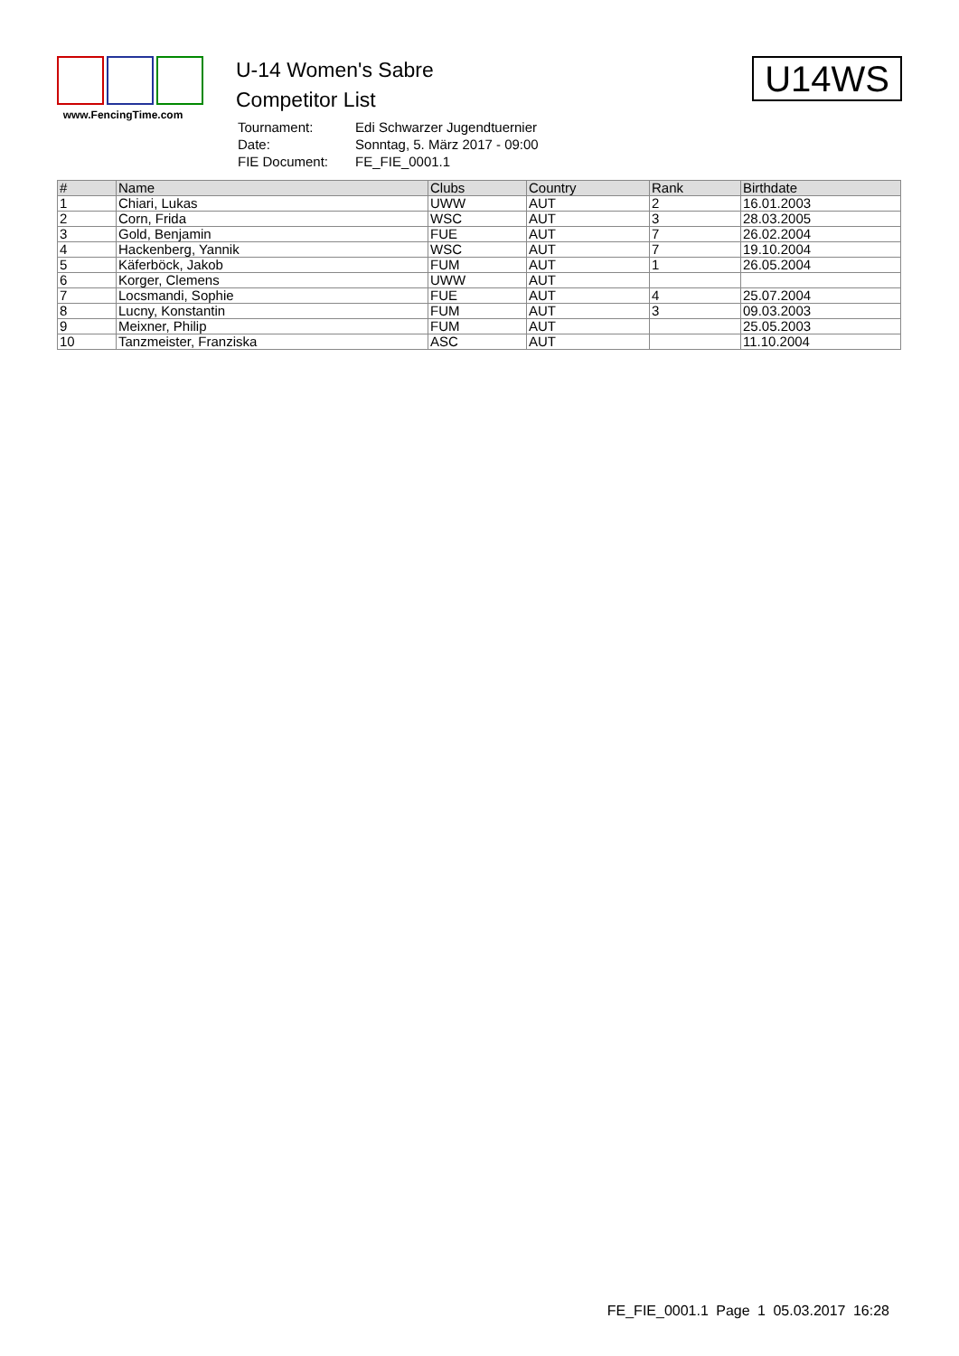www.FencingTime.com
U-14 Women's Sabre
Competitor List
| Tournament: | Edi Schwarzer Jugendtuernier |
| Date: | Sonntag, 5. März 2017 - 09:00 |
| FIE Document: | FE_FIE_0001.1 |
U14WS
| # | Name | Clubs | Country | Rank | Birthdate |
| --- | --- | --- | --- | --- | --- |
| 1 | Chiari, Lukas | UWW | AUT | 2 | 16.01.2003 |
| 2 | Corn, Frida | WSC | AUT | 3 | 28.03.2005 |
| 3 | Gold, Benjamin | FUE | AUT | 7 | 26.02.2004 |
| 4 | Hackenberg, Yannik | WSC | AUT | 7 | 19.10.2004 |
| 5 | Käferböck, Jakob | FUM | AUT | 1 | 26.05.2004 |
| 6 | Korger, Clemens | UWW | AUT | | |
| 7 | Locsmandi, Sophie | FUE | AUT | 4 | 25.07.2004 |
| 8 | Lucny, Konstantin | FUM | AUT | 3 | 09.03.2003 |
| 9 | Meixner, Philip | FUM | AUT | | 25.05.2003 |
| 10 | Tanzmeister, Franziska | ASC | AUT | | 11.10.2004 |
FE_FIE_0001.1 Page 1 05.03.2017 16:28